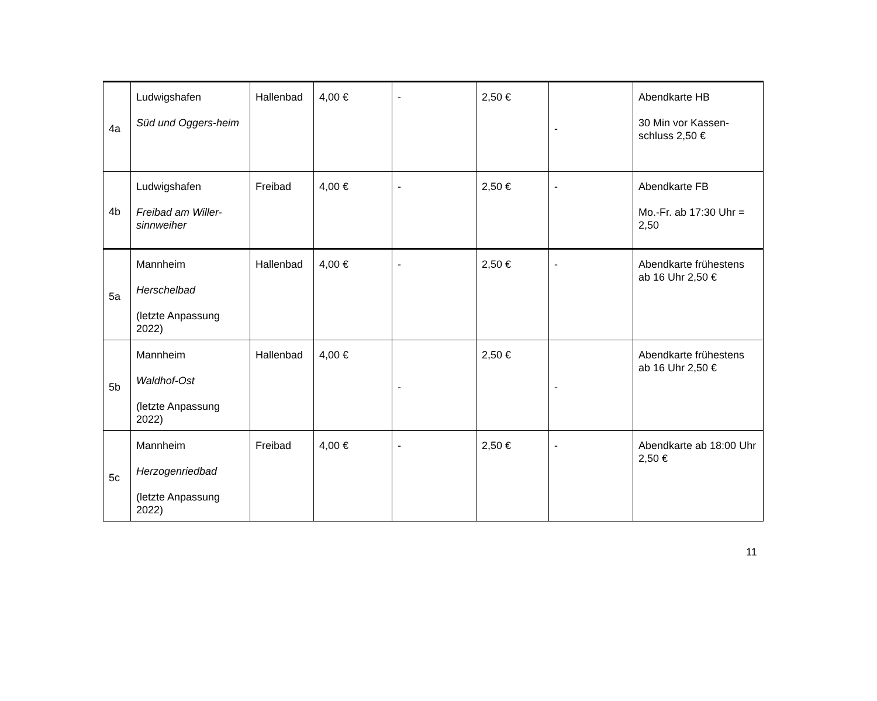| 4a | Ludwigshafen Süd und Oggers-heim | Hallenbad | 4,00 € | - | 2,50 € | - | Abendkarte HB 30 Min vor Kassen-schluss 2,50 € |
| 4b | Ludwigshafen Freibad am Willer-sinnweiher | Freibad | 4,00 € | - | 2,50 € | - | Abendkarte FB Mo.-Fr. ab 17:30 Uhr = 2,50 |
| 5a | Mannheim Herschelbad (letzte Anpassung 2022) | Hallenbad | 4,00 € | - | 2,50 € | - | Abendkarte frühestens ab 16 Uhr 2,50 € |
| 5b | Mannheim Waldhof-Ost (letzte Anpassung 2022) | Hallenbad | 4,00 € | - | 2,50 € | - | Abendkarte frühestens ab 16 Uhr 2,50 € |
| 5c | Mannheim Herzogenriedbad (letzte Anpassung 2022) | Freibad | 4,00 € | - | 2,50 € | - | Abendkarte ab 18:00 Uhr 2,50 € |
11